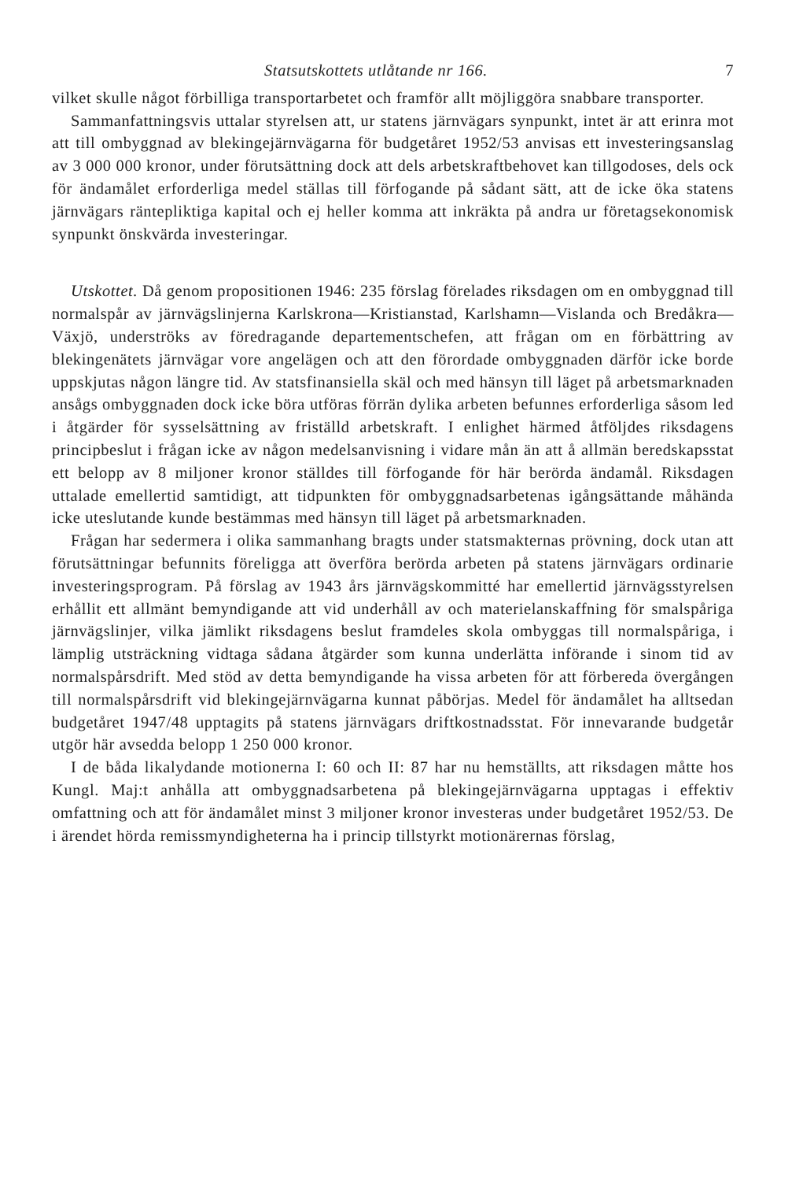Statsutskottets utlåtande nr 166. 7
vilket skulle något förbilliga transportarbetet och framför allt möjliggöra snabbare transporter.
Sammanfattningsvis uttalar styrelsen att, ur statens järnvägars synpunkt, intet är att erinra mot att till ombyggnad av blekingejärnvägarna för budgetåret 1952/53 anvisas ett investeringsanslag av 3 000 000 kronor, under förutsättning dock att dels arbetskraftbehovet kan tillgodoses, dels ock för ändamålet erforderliga medel ställas till förfogande på sådant sätt, att de icke öka statens järnvägars ränteplik­tiga kapital och ej heller komma att inkräkta på andra ur företagsekonomisk synpunkt önskvärda investeringar.
Utskottet. Då genom propositionen 1946: 235 förslag förelades riksdagen om en ombyggnad till normalspår av järnvägslinjerna Karlskrona—Kristianstad, Karlshamn—Vislanda och Bredåkra—Växjö, underströks av föredragande departementschefen, att frågan om en förbättring av blekingenätets järnvägar vore angelägen och att den förordade ombyggnaden därför icke borde uppskjutas någon längre tid. Av statsfinansiella skäl och med hänsyn till läget på arbetsmarknaden ansågs ombyggnaden dock icke böra utföras förrän dylika arbeten befunnes erforderliga såsom led i åtgärder för sysselsättning av friställd arbetskraft. I enlighet härmed åtföljdes riksdagens principbeslut i frågan icke av någon medelsanvisning i vidare mån än att å allmän beredskapsstat ett belopp av 8 miljoner kronor ställdes till förfogande för här berörda ändamål. Riksdagen uttalade emellertid samtidigt, att tidpunkten för ombyggnadsarbetenas igångsättande måhända icke uteslutande kunde bestämmas med hänsyn till läget på arbetsmarknaden.
Frågan har sedermera i olika sammanhang bragts under statsmakternas prövning, dock utan att förutsättningar befunnits föreligga att överföra berörda arbeten på statens järnvägars ordinarie investeringsprogram. På förslag av 1943 års järnvägskommitté har emellertid järnvägsstyrelsen erhållit ett allmänt bemyndigande att vid underhåll av och materielanskaffning för smalspåriga järnvägslinjer, vilka jämlikt riksdagens beslut framdeles skola ombyggas till normalspåriga, i lämplig utsträckning vidtaga sådana åtgärder som kunna underlätta införande i sinom tid av normalspårsdrift. Med stöd av detta bemyndigande ha vissa arbeten för att förbereda övergången till normalspårsdrift vid blekingejärnvägarna kunnat påbörjas. Medel för ändamålet ha alltsedan budgetåret 1947/48 upptagits på statens järnvägars driftkostnadsstat. För innevarande budgetår utgör här avsedda belopp 1 250 000 kronor.
I de båda likalydande motionerna I: 60 och II: 87 har nu hemställts, att riksdagen måtte hos Kungl. Maj:t anhålla att ombyggnadsarbetena på blekingejärnvägarna upptagas i effektiv omfattning och att för ändamålet minst 3 miljoner kronor investeras under budgetåret 1952/53. De i ärendet hörda remissmyndigheterna ha i princip tillstyrkt motionärernas förslag,